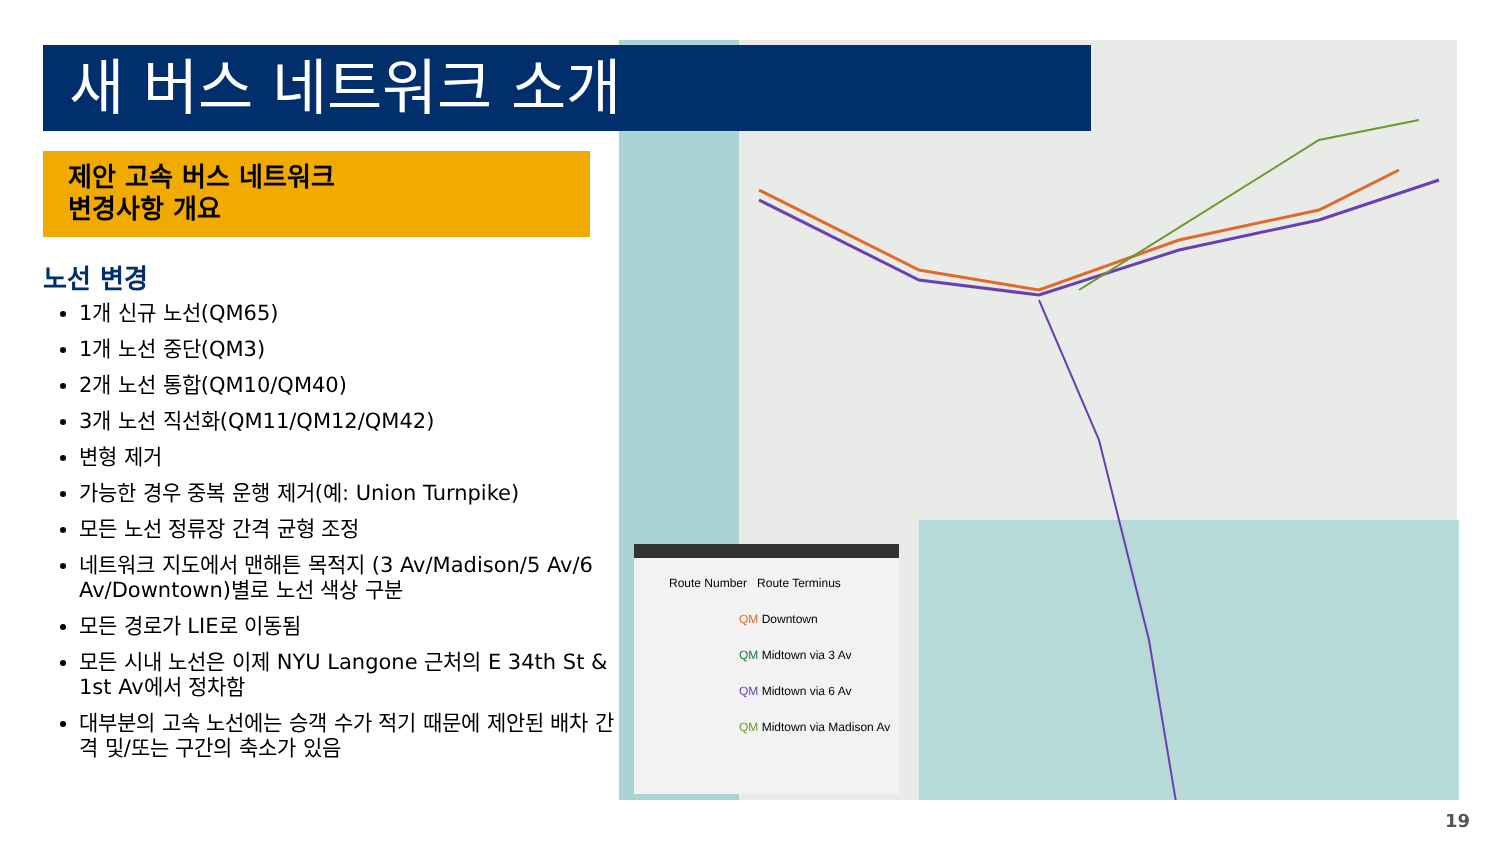새 버스 네트워크 소개
제안 고속 버스 네트워크
변경사항 개요
노선 변경
1개 신규 노선(QM65)
1개 노선 중단(QM3)
2개 노선 통합(QM10/QM40)
3개 노선 직선화(QM11/QM12/QM42)
변형 제거
가능한 경우 중복 운행 제거(예: Union Turnpike)
모든 노선 정류장 간격 균형 조정
네트워크 지도에서 맨해튼 목적지 (3 Av/Madison/5 Av/6 Av/Downtown)별로 노선 색상 구분
모든 경로가 LIE로 이동됨
모든 시내 노선은 이제 NYU Langone 근처의 E 34th St & 1st Av에서 정차함
대부분의 고속 노선에는 승객 수가 적기 때문에 제안된 배차 간격 및/또는 구간의 축소가 있음
Route Number Route Terminus
QM Downtown
QM Midtown via 3 Av
QM Midtown via 6 Av
QM Midtown via Madison Av
19